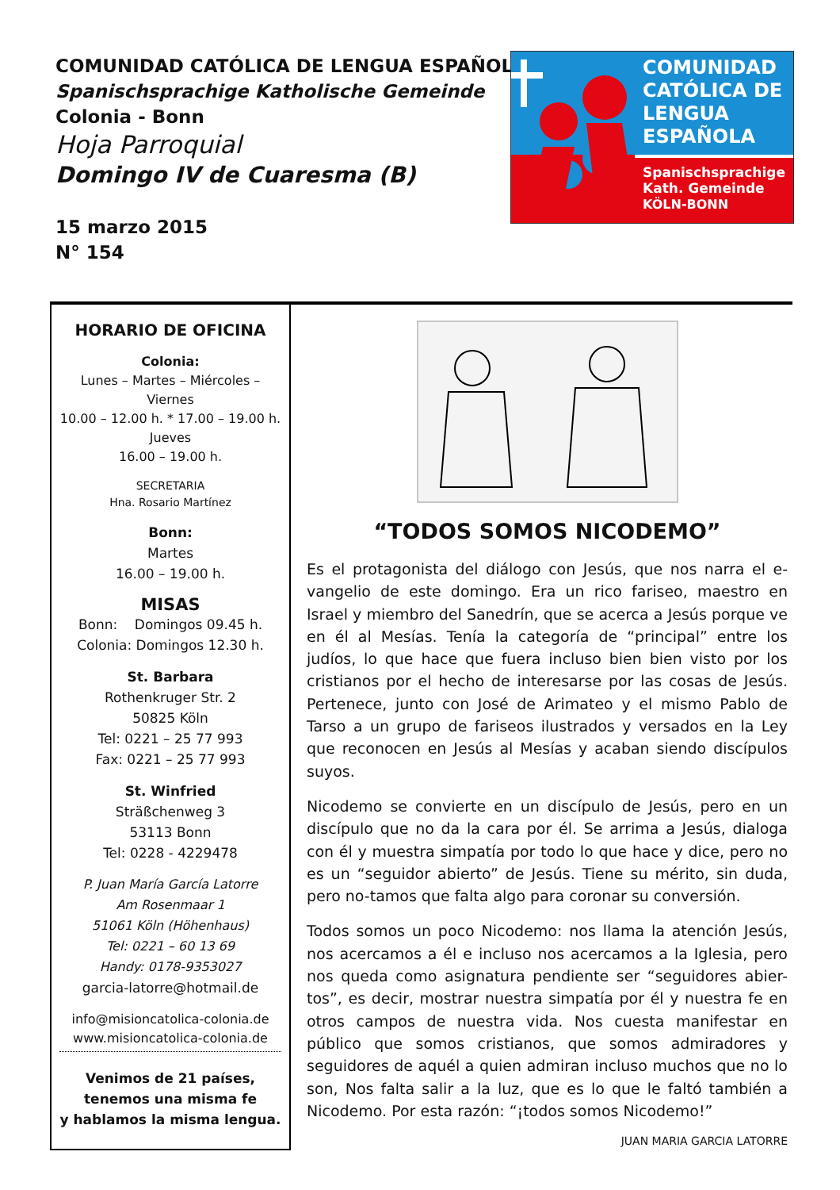COMUNIDAD CATÓLICA DE LENGUA ESPAÑOLA
Spanischsprachige Katholische Gemeinde
Colonia - Bonn
Hoja Parroquial
Domingo IV de Cuaresma (B)
15 marzo 2015
N° 154
COMUNIDAD CATÓLICA DE LENGUA ESPAÑOLA
Spanischsprachige
Kath. Gemeinde
KÖLN-BONN
HORARIO DE OFICINA
Colonia:
Lunes – Martes – Miércoles –
Viernes
10.00 – 12.00 h. * 17.00 – 19.00 h.
Jueves
16.00 – 19.00 h.
SECRETARIA
Hna. Rosario Martínez
Bonn:
Martes
16.00 – 19.00 h.
MISAS
Bonn: Domingos 09.45 h.
Colonia: Domingos 12.30 h.
St. Barbara
Rothenkruger Str. 2
50825 Köln
Tel: 0221 – 25 77 993
Fax: 0221 – 25 77 993
St. Winfried
Sträßchenweg 3
53113 Bonn
Tel: 0228 - 4229478
P. Juan María García Latorre
Am Rosenmaar 1
51061 Köln (Höhenhaus)
Tel: 0221 – 60 13 69
Handy: 0178-9353027
garcia-latorre@hotmail.de
info@misioncatolica-colonia.de
www.misioncatolica-colonia.de
Venimos de 21 países,
tenemos una misma fe
y hablamos la misma lengua.
“TODOS SOMOS NICODEMO”
Es el protagonista del diálogo con Jesús, que nos narra el e-vangelio de este domingo. Era un rico fariseo, maestro en Israel y miembro del Sanedrín, que se acerca a Jesús porque ve en él al Mesías. Tenía la categoría de “principal” entre los judíos, lo que hace que fuera incluso bien bien visto por los cristianos por el hecho de interesarse por las cosas de Jesús. Pertenece, junto con José de Arimateo y el mismo Pablo de Tarso a un grupo de fariseos ilustrados y versados en la Ley que reconocen en Jesús al Mesías y acaban siendo discípulos suyos.
Nicodemo se convierte en un discípulo de Jesús, pero en un discípulo que no da la cara por él. Se arrima a Jesús, dialoga con él y muestra simpatía por todo lo que hace y dice, pero no es un “seguidor abierto” de Jesús. Tiene su mérito, sin duda, pero no-tamos que falta algo para coronar su conversión.
Todos somos un poco Nicodemo: nos llama la atención Jesús, nos acercamos a él e incluso nos acercamos a la Iglesia, pero nos queda como asignatura pendiente ser “seguidores abier-tos”, es decir, mostrar nuestra simpatía por él y nuestra fe en otros campos de nuestra vida. Nos cuesta manifestar en público que somos cristianos, que somos admiradores y seguidores de aquél a quien admiran incluso muchos que no lo son, Nos falta salir a la luz, que es lo que le faltó también a Nicodemo. Por esta razón: “¡todos somos Nicodemo!”
JUAN MARIA GARCIA LATORRE